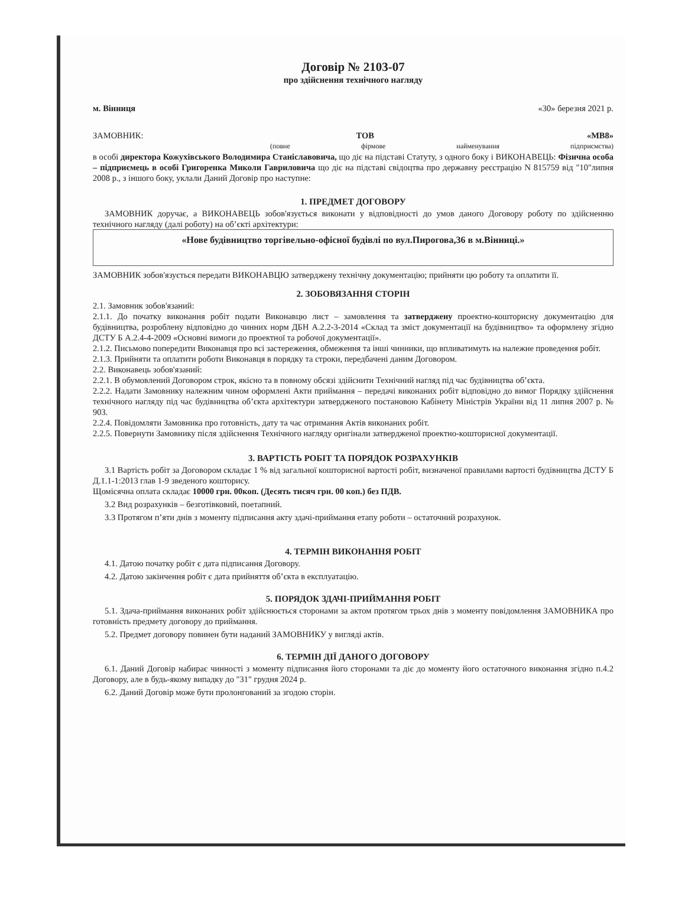Договір № 2103-07
про здійснення технічного нагляду
м. Вінниця «30» березня 2021 р.
ЗАМОВНИК: ТОВ «МВ8»
(повне фірмове найменування підприємства)
в особі директора Кожухівського Володимира Станіславовича, що діє на підставі Статуту, з одного боку і ВИКОНАВЕЦЬ: Фізична особа – підприємець в особі Григоренка Миколи Гавриловича що діє на підставі свідоцтва про державну реєстрацію N 815759 від "10"липня 2008 р., з іншого боку, уклали Даний Договір про наступне:
1. ПРЕДМЕТ ДОГОВОРУ
ЗАМОВНИК доручає, а ВИКОНАВЕЦЬ зобов'язується виконати у відповідності до умов даного Договору роботу по здійсненню технічного нагляду (далі роботу) на об’єкті архітектури:
«Нове будівництво торгівельно-офісної будівлі по вул.Пирогова,36 в м.Вінниці.»
ЗАМОВНИК зобов'язується передати ВИКОНАВЦЮ затверджену технічну документацію; прийняти цю роботу та оплатити її.
2. ЗОБОВЯЗАННЯ СТОРІН
2.1. Замовник зобов'язаний:
2.1.1. До початку виконання робіт подати Виконавцю лист – замовлення та затверджену проектно-кошторисну документацію для будівництва, розроблену відповідно до чинних норм ДБН А.2.2-3-2014 «Склад та зміст документації на будівництво» та оформлену згідно ДСТУ Б А.2.4-4-2009 «Основні вимоги до проектної та робочої документації».
2.1.2. Письмово попередити Виконавця про всі застереження, обмеження та інші чинники, що впливатимуть на належне проведення робіт.
2.1.3. Прийняти та оплатити роботи Виконавця в порядку та строки, передбачені даним Договором.
2.2. Виконавець зобов'язаний:
2.2.1. В обумовлений Договором строк, якісно та в повному обсязі здійснити Технічний нагляд під час будівництва об’єкта.
2.2.2. Надати Замовнику належним чином оформлені Акти приймання – передачі виконаних робіт відповідно до вимог Порядку здійснення технічного нагляду під час будівництва об’єкта архітектури затвердженого постановою Кабінету Міністрів України від 11 липня 2007 р. № 903.
2.2.4. Повідомляти Замовника про готовність, дату та час отримання Актів виконаних робіт.
2.2.5. Повернути Замовнику після здійснення Технічного нагляду оригінали затвердженої проектно-кошторисної документації.
3. ВАРТІСТЬ РОБІТ ТА ПОРЯДОК РОЗРАХУНКІВ
3.1 Вартість робіт за Договором складає 1 % від загальної кошторисної вартості робіт, визначеної правилами вартості будівництва ДСТУ Б Д.1.1-1:2013 глав 1-9 зведеного кошторису.
Щомісячна оплата складає 10000 грн. 00коп. (Десять тисяч грн. 00 коп.) без ПДВ.
3.2 Вид розрахунків – безготівковий, поетапний.
3.3 Протягом п’яти днів з моменту підписання акту здачі-приймання етапу роботи – остаточний розрахунок.
4. ТЕРМІН ВИКОНАННЯ РОБІТ
4.1. Датою початку робіт є дата підписання Договору.
4.2. Датою закінчення робіт є дата прийняття об’єкта в експлуатацію.
5. ПОРЯДОК ЗДАЧІ-ПРИЙМАННЯ РОБІТ
5.1. Здача-приймання виконаних робіт здійснюється сторонами за актом протягом трьох днів з моменту повідомлення ЗАМОВНИКА про готовність предмету договору до приймання.
5.2. Предмет договору повинен бути наданий ЗАМОВНИКУ у вигляді актів.
6. ТЕРМІН ДІЇ ДАНОГО ДОГОВОРУ
6.1. Даний Договір набирає чинності з моменту підписання його сторонами та діє до моменту його остаточного виконання згідно п.4.2 Договору, але в будь-якому випадку до "31" грудня 2024 р.
6.2. Даний Договір може бути пролонгований за згодою сторін.